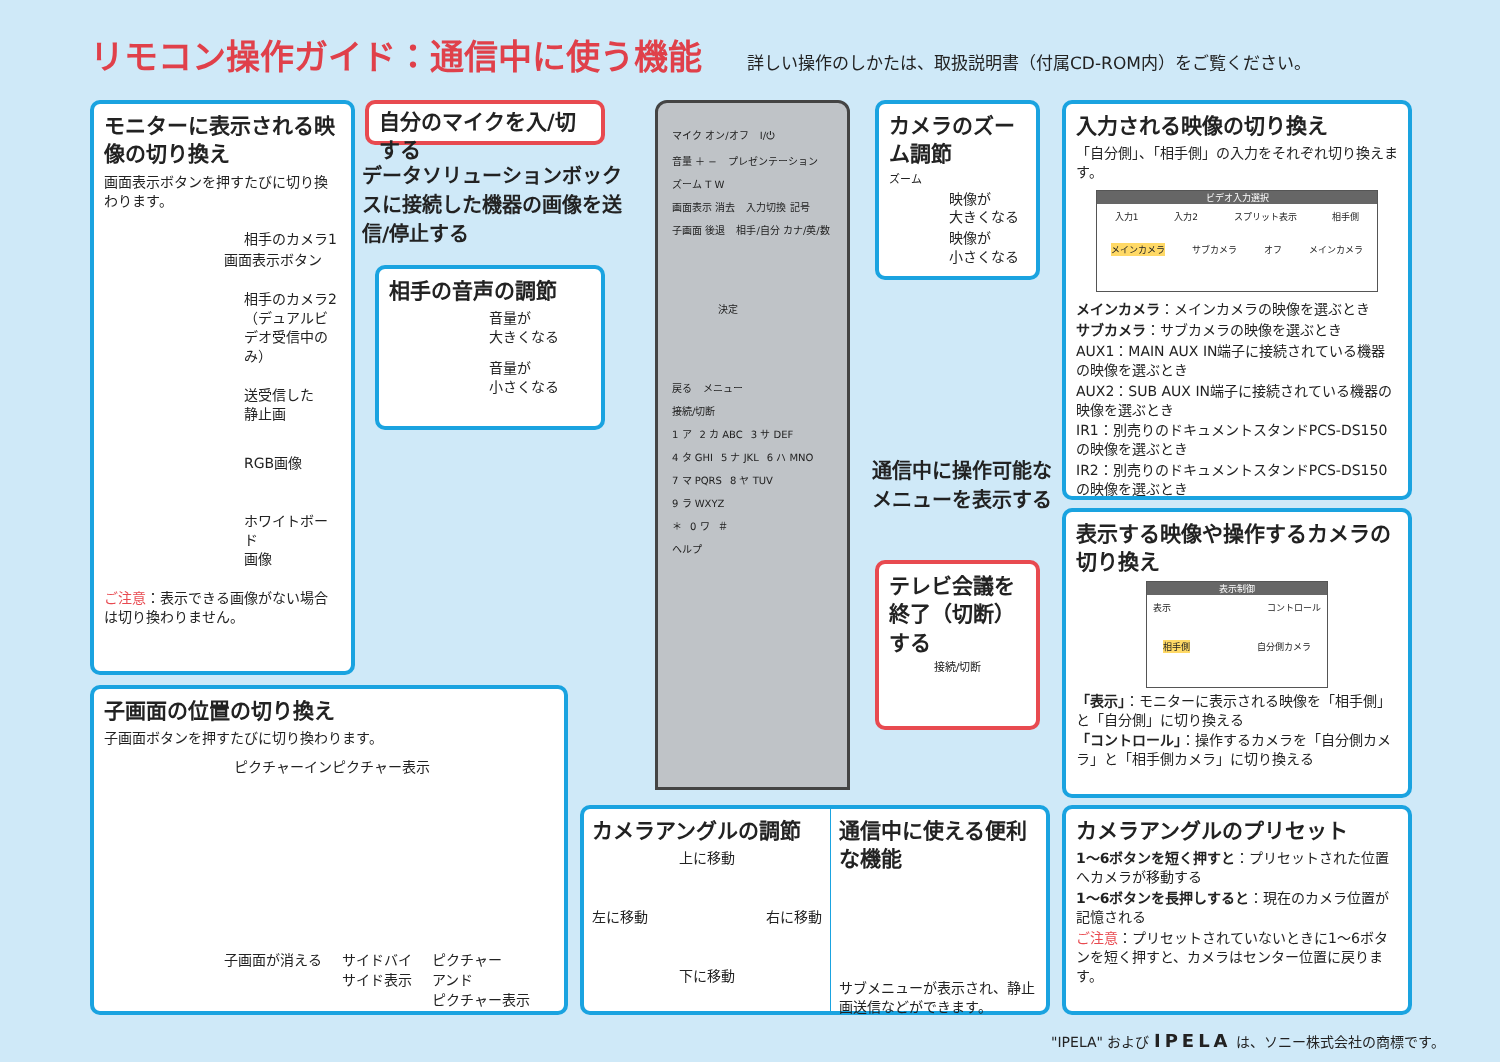リモコン操作ガイド：通信中に使う機能
詳しい操作のしかたは、取扱説明書（付属CD-ROM内）をご覧ください。
モニターに表示される映像の切り換え
画面表示ボタンを押すたびに切り換わります。
相手のカメラ1
画面表示ボタン
相手のカメラ2
（デュアルビデオ受信中のみ）
送受信した
静止画
RGB画像
ホワイトボード
画像
ご注意：表示できる画像がない場合は切り換わりません。
自分のマイクを入/切する
データソリューションボックスに接続した機器の画像を送信/停止する
相手の音声の調節
音量が
大きくなる
音量が
小さくなる
マイク オン/オフ I/⏻
音量 ＋ − プレゼンテーション ズーム T W
画面表示 消去 入力切換 記号
子画面 後退 相手/自分 カナ/英/数
決定
戻る メニュー
接続/切断
1 ア 2 カ ABC 3 サ DEF
4 タ GHI 5 ナ JKL 6 ハ MNO
7 マ PQRS 8 ヤ TUV 9 ラ WXYZ
＊ 0 ワ ＃
ヘルプ
カメラのズーム調節
ズーム
映像が
大きくなる
映像が
小さくなる
通信中に操作可能な
メニューを表示する
テレビ会議を終了（切断）する
接続/切断
入力される映像の切り換え
「自分側」、「相手側」の入力をそれぞれ切り換えます。
ビデオ入力選択
入力1 入力2 スプリット表示 相手側
メインカメラ サブカメラ オフ メインカメラ
メインカメラ：メインカメラの映像を選ぶとき
サブカメラ：サブカメラの映像を選ぶとき
AUX1：MAIN AUX IN端子に接続されている機器の映像を選ぶとき
AUX2：SUB AUX IN端子に接続されている機器の映像を選ぶとき
IR1：別売りのドキュメントスタンドPCS-DS150の映像を選ぶとき
IR2：別売りのドキュメントスタンドPCS-DS150の映像を選ぶとき
表示する映像や操作するカメラの切り換え
表示制御
表示 コントロール
相手側 自分側カメラ
「表示」：モニターに表示される映像を「相手側」と「自分側」に切り換える
「コントロール」：操作するカメラを「自分側カメラ」と「相手側カメラ」に切り換える
子画面の位置の切り換え
子画面ボタンを押すたびに切り換わります。
ピクチャーインピクチャー表示
子画面が消える サイドバイ
サイド表示 ピクチャー
アンド
ピクチャー表示
カメラアングルの調節
上に移動
左に移動 右に移動
下に移動
通信中に使える便利な機能
サブメニューが表示され、静止画送信などができます。
カメラアングルのプリセット
1〜6ボタンを短く押すと：プリセットされた位置へカメラが移動する
1〜6ボタンを長押しすると：現在のカメラ位置が記憶される
ご注意：プリセットされていないときに1〜6ボタンを短く押すと、カメラはセンター位置に戻ります。
"IPELA" および IPELA は、ソニー株式会社の商標です。